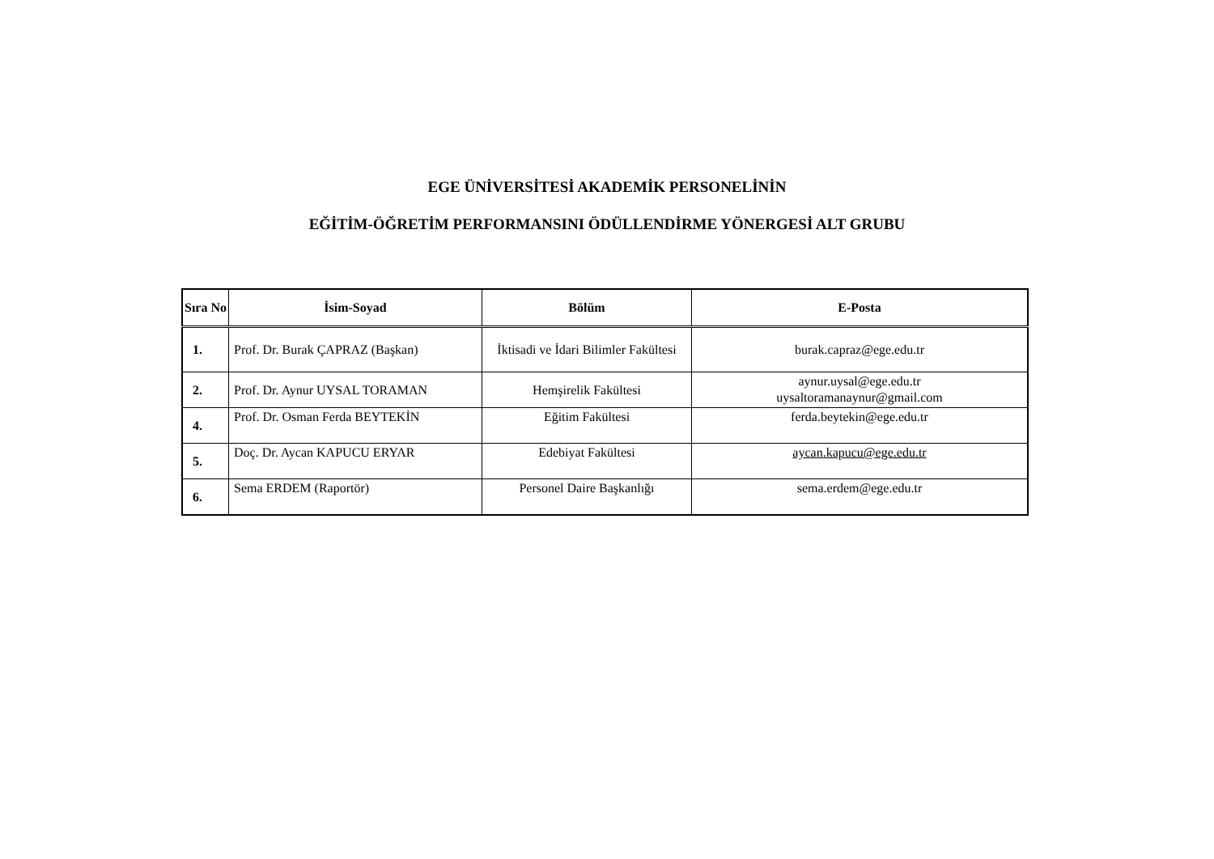EGE ÜNİVERSİTESİ AKADEMİK PERSONELİNİN
EĞİTİM-ÖĞRETİM PERFORMANSINI ÖDÜLLENDİRME YÖNERGESİ ALT GRUBU
| Sıra No | İsim-Soyad | Bölüm | E-Posta |
| --- | --- | --- | --- |
| 1. | Prof. Dr. Burak ÇAPRAZ (Başkan) | İktisadi ve İdari Bilimler Fakültesi | burak.capraz@ege.edu.tr |
| 2. | Prof. Dr. Aynur UYSAL TORAMAN | Hemşirelik Fakültesi | aynur.uysal@ege.edu.tr uysaltoramanaynur@gmail.com |
| 4. | Prof. Dr. Osman Ferda BEYTEKİN | Eğitim Fakültesi | ferda.beytekin@ege.edu.tr |
| 5. | Doç. Dr. Aycan KAPUCU ERYAR | Edebiyat Fakültesi | aycan.kapucu@ege.edu.tr |
| 6. | Sema ERDEM (Raportör) | Personel Daire Başkanlığı | sema.erdem@ege.edu.tr |